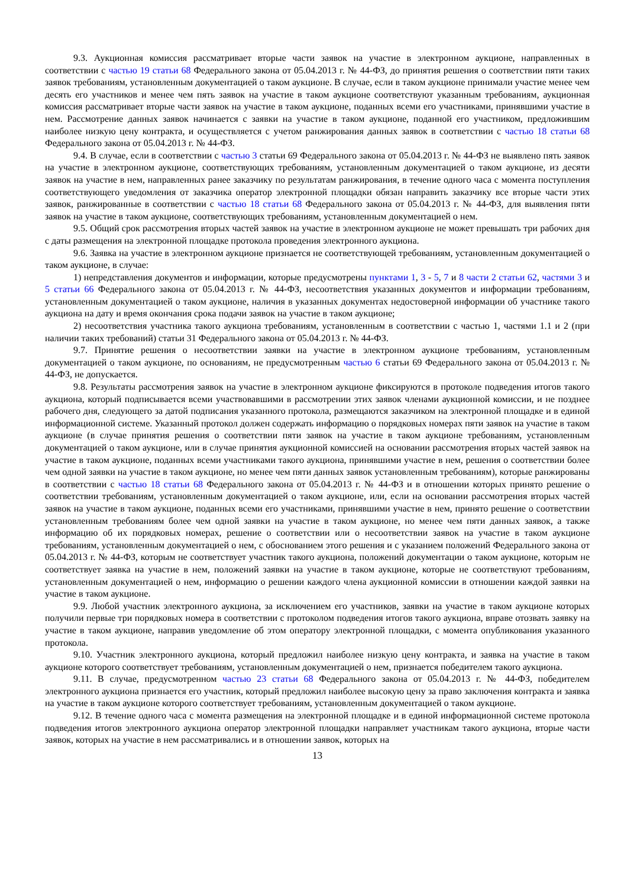9.3. Аукционная комиссия рассматривает вторые части заявок на участие в электронном аукционе, направленных в соответствии с частью 19 статьи 68 Федерального закона от 05.04.2013 г. № 44-ФЗ, до принятия решения о соответствии пяти таких заявок требованиям, установленным документацией о таком аукционе. В случае, если в таком аукционе принимали участие менее чем десять его участников и менее чем пять заявок на участие в таком аукционе соответствуют указанным требованиям, аукционная комиссия рассматривает вторые части заявок на участие в таком аукционе, поданных всеми его участниками, принявшими участие в нем. Рассмотрение данных заявок начинается с заявки на участие в таком аукционе, поданной его участником, предложившим наиболее низкую цену контракта, и осуществляется с учетом ранжирования данных заявок в соответствии с частью 18 статьи 68 Федерального закона от 05.04.2013 г. № 44-ФЗ.
9.4. В случае, если в соответствии с частью 3 статьи 69 Федерального закона от 05.04.2013 г. № 44-ФЗ не выявлено пять заявок на участие в электронном аукционе, соответствующих требованиям, установленным документацией о таком аукционе, из десяти заявок на участие в нем, направленных ранее заказчику по результатам ранжирования, в течение одного часа с момента поступления соответствующего уведомления от заказчика оператор электронной площадки обязан направить заказчику все вторые части этих заявок, ранжированные в соответствии с частью 18 статьи 68 Федерального закона от 05.04.2013 г. № 44-ФЗ, для выявления пяти заявок на участие в таком аукционе, соответствующих требованиям, установленным документацией о нем.
9.5. Общий срок рассмотрения вторых частей заявок на участие в электронном аукционе не может превышать три рабочих дня с даты размещения на электронной площадке протокола проведения электронного аукциона.
9.6. Заявка на участие в электронном аукционе признается не соответствующей требованиям, установленным документацией о таком аукционе, в случае:
1) непредставления документов и информации, которые предусмотрены пунктами 1, 3 - 5, 7 и 8 части 2 статьи 62, частями 3 и 5 статьи 66 Федерального закона от 05.04.2013 г. № 44-ФЗ, несоответствия указанных документов и информации требованиям, установленным документацией о таком аукционе, наличия в указанных документах недостоверной информации об участнике такого аукциона на дату и время окончания срока подачи заявок на участие в таком аукционе;
2) несоответствия участника такого аукциона требованиям, установленным в соответствии с частью 1, частями 1.1 и 2 (при наличии таких требований) статьи 31 Федерального закона от 05.04.2013 г. № 44-ФЗ.
9.7. Принятие решения о несоответствии заявки на участие в электронном аукционе требованиям, установленным документацией о таком аукционе, по основаниям, не предусмотренным частью 6 статьи 69 Федерального закона от 05.04.2013 г. № 44-ФЗ, не допускается.
9.8. Результаты рассмотрения заявок на участие в электронном аукционе фиксируются в протоколе подведения итогов такого аукциона, который подписывается всеми участвовавшими в рассмотрении этих заявок членами аукционной комиссии, и не позднее рабочего дня, следующего за датой подписания указанного протокола, размещаются заказчиком на электронной площадке и в единой информационной системе. Указанный протокол должен содержать информацию о порядковых номерах пяти заявок на участие в таком аукционе (в случае принятия решения о соответствии пяти заявок на участие в таком аукционе требованиям, установленным документацией о таком аукционе, или в случае принятия аукционной комиссией на основании рассмотрения вторых частей заявок на участие в таком аукционе, поданных всеми участниками такого аукциона, принявшими участие в нем, решения о соответствии более чем одной заявки на участие в таком аукционе, но менее чем пяти данных заявок установленным требованиям), которые ранжированы в соответствии с частью 18 статьи 68 Федерального закона от 05.04.2013 г. № 44-ФЗ и в отношении которых принято решение о соответствии требованиям, установленным документацией о таком аукционе, или, если на основании рассмотрения вторых частей заявок на участие в таком аукционе, поданных всеми его участниками, принявшими участие в нем, принято решение о соответствии установленным требованиям более чем одной заявки на участие в таком аукционе, но менее чем пяти данных заявок, а также информацию об их порядковых номерах, решение о соответствии или о несоответствии заявок на участие в таком аукционе требованиям, установленным документацией о нем, с обоснованием этого решения и с указанием положений Федерального закона от 05.04.2013 г. № 44-ФЗ, которым не соответствует участник такого аукциона, положений документации о таком аукционе, которым не соответствует заявка на участие в нем, положений заявки на участие в таком аукционе, которые не соответствуют требованиям, установленным документацией о нем, информацию о решении каждого члена аукционной комиссии в отношении каждой заявки на участие в таком аукционе.
9.9. Любой участник электронного аукциона, за исключением его участников, заявки на участие в таком аукционе которых получили первые три порядковых номера в соответствии с протоколом подведения итогов такого аукциона, вправе отозвать заявку на участие в таком аукционе, направив уведомление об этом оператору электронной площадки, с момента опубликования указанного протокола.
9.10. Участник электронного аукциона, который предложил наиболее низкую цену контракта, и заявка на участие в таком аукционе которого соответствует требованиям, установленным документацией о нем, признается победителем такого аукциона.
9.11. В случае, предусмотренном частью 23 статьи 68 Федерального закона от 05.04.2013 г. № 44-ФЗ, победителем электронного аукциона признается его участник, который предложил наиболее высокую цену за право заключения контракта и заявка на участие в таком аукционе которого соответствует требованиям, установленным документацией о таком аукционе.
9.12. В течение одного часа с момента размещения на электронной площадке и в единой информационной системе протокола подведения итогов электронного аукциона оператор электронной площадки направляет участникам такого аукциона, вторые части заявок, которых на участие в нем рассматривались и в отношении заявок, которых на
13